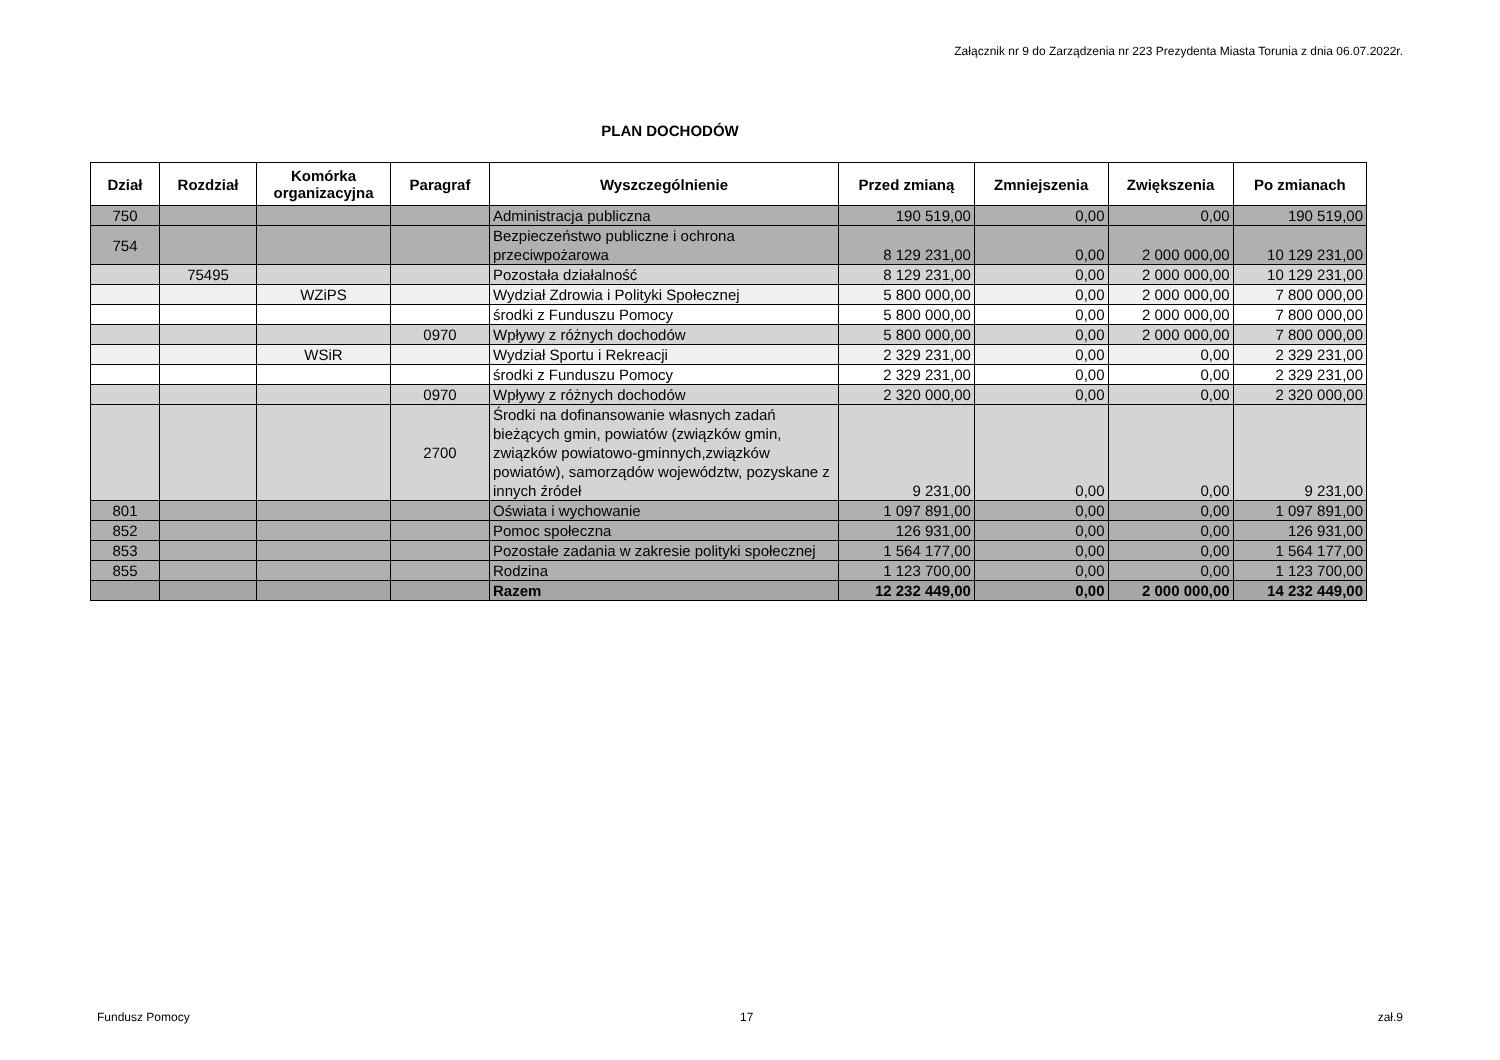Załącznik nr 9 do Zarządzenia nr 223 Prezydenta Miasta Torunia z dnia 06.07.2022r.
PLAN DOCHODÓW
| Dział | Rozdział | Komórka organizacyjna | Paragraf | Wyszczególnienie | Przed zmianą | Zmniejszenia | Zwiększenia | Po zmianach |
| --- | --- | --- | --- | --- | --- | --- | --- | --- |
| 750 | | | | Administracja publiczna | 190 519,00 | 0,00 | 0,00 | 190 519,00 |
| 754 | | | | Bezpieczeństwo publiczne i ochrona przeciwpożarowa | 8 129 231,00 | 0,00 | 2 000 000,00 | 10 129 231,00 |
| | 75495 | | | Pozostała działalność | 8 129 231,00 | 0,00 | 2 000 000,00 | 10 129 231,00 |
| | | WZiPS | | Wydział Zdrowia i Polityki Społecznej | 5 800 000,00 | 0,00 | 2 000 000,00 | 7 800 000,00 |
| | | | | środki z Funduszu Pomocy | 5 800 000,00 | 0,00 | 2 000 000,00 | 7 800 000,00 |
| | | | 0970 | Wpływy z różnych dochodów | 5 800 000,00 | 0,00 | 2 000 000,00 | 7 800 000,00 |
| | | WSiR | | Wydział Sportu i Rekreacji | 2 329 231,00 | 0,00 | 0,00 | 2 329 231,00 |
| | | | | środki z Funduszu Pomocy | 2 329 231,00 | 0,00 | 0,00 | 2 329 231,00 |
| | | | 0970 | Wpływy z różnych dochodów | 2 320 000,00 | 0,00 | 0,00 | 2 320 000,00 |
| | | | 2700 | Środki na dofinansowanie własnych zadań bieżących gmin, powiatów (związków gmin, związków powiatowo-gminnych,związków powiatów), samorządów województw, pozyskane z innych źródeł | 9 231,00 | 0,00 | 0,00 | 9 231,00 |
| 801 | | | | Oświata i wychowanie | 1 097 891,00 | 0,00 | 0,00 | 1 097 891,00 |
| 852 | | | | Pomoc społeczna | 126 931,00 | 0,00 | 0,00 | 126 931,00 |
| 853 | | | | Pozostałe zadania w zakresie polityki społecznej | 1 564 177,00 | 0,00 | 0,00 | 1 564 177,00 |
| 855 | | | | Rodzina | 1 123 700,00 | 0,00 | 0,00 | 1 123 700,00 |
| | | | | Razem | 12 232 449,00 | 0,00 | 2 000 000,00 | 14 232 449,00 |
Fundusz Pomocy 17 zał.9